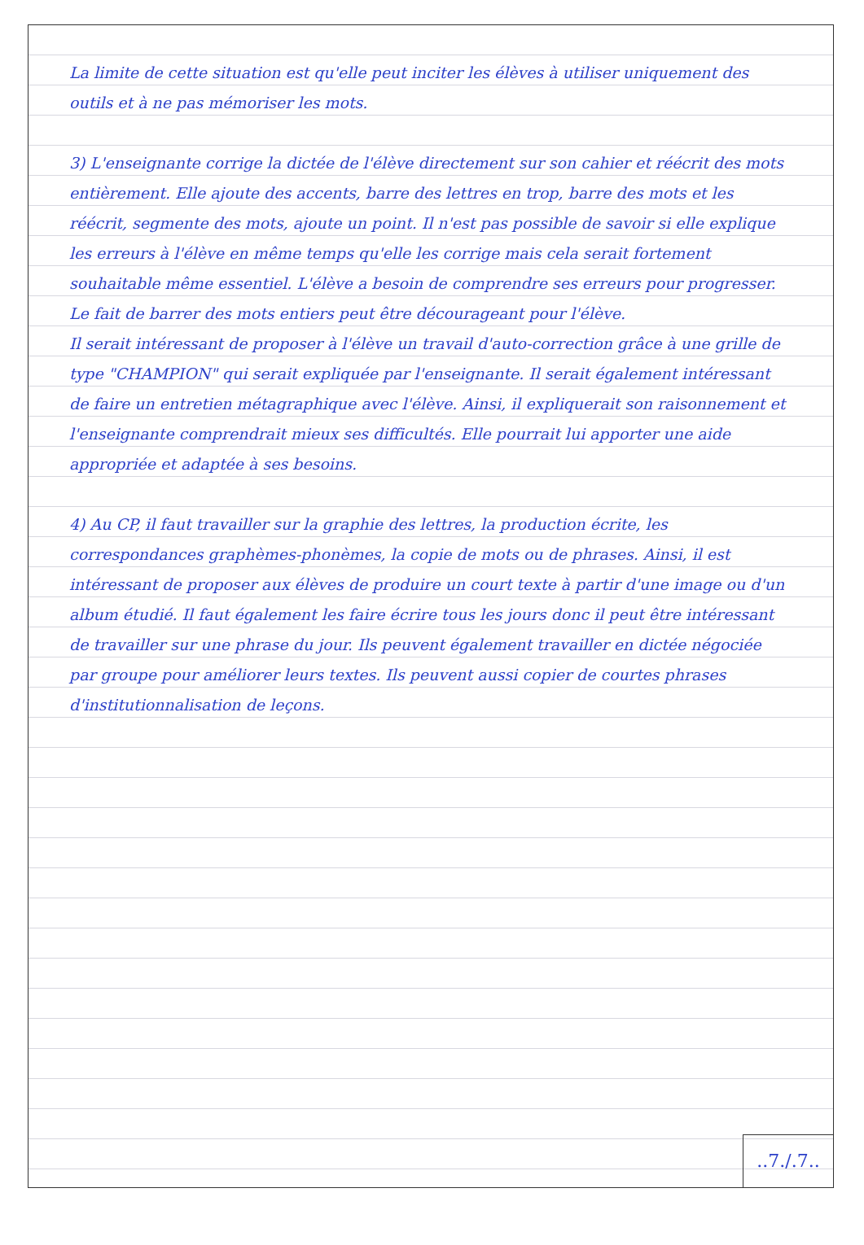La limite de cette situation est qu'elle peut inciter les élèves à utiliser uniquement des outils et à ne pas mémoriser les mots.
3) L'enseignante corrige la dictée de l'élève directement sur son cahier et réécrit des mots entièrement. Elle ajoute des accents, barre des lettres en trop, barre des mots et les réécrit, segmente des mots, ajoute un point. Il n'est pas possible de savoir si elle explique les erreurs à l'élève en même temps qu'elle les corrige mais cela serait fortement souhaitable même essentiel. L'élève a besoin de comprendre ses erreurs pour progresser. Le fait de barrer des mots entiers peut être décourageant pour l'élève.
Il serait intéressant de proposer à l'élève un travail d'auto-correction grâce à une grille de type "CHAMPION" qui serait expliquée par l'enseignante. Il serait également intéressant de faire un entretien métagraphique avec l'élève. Ainsi, il expliquerait son raisonnement et l'enseignante comprendrait mieux ses difficultés. Elle pourrait lui apporter une aide appropriée et adaptée à ses besoins.
4) Au CP, il faut travailler sur la graphie des lettres, la production écrite, les correspondances graphèmes-phonèmes, la copie de mots ou de phrases. Ainsi, il est intéressant de proposer aux élèves de produire un court texte à partir d'une image ou d'un album étudié. Il faut également les faire écrire tous les jours donc il peut être intéressant de travailler sur une phrase du jour. Ils peuvent également travailler en dictée négociée par groupe pour améliorer leurs textes. Ils peuvent aussi copier de courtes phrases d'institutionnalisation de leçons.
..7./.7..